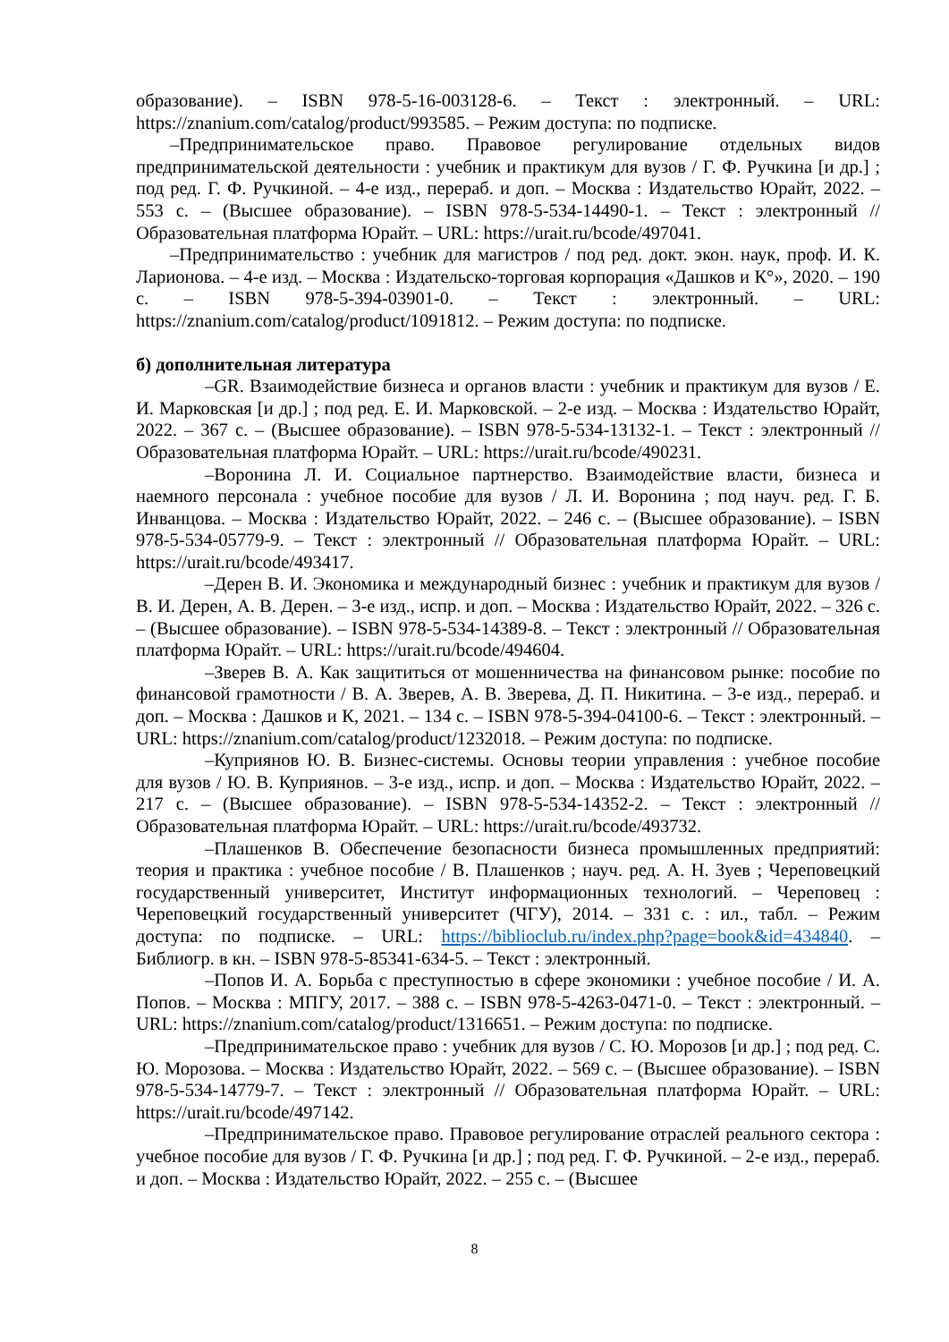образование). – ISBN 978-5-16-003128-6. – Текст : электронный. – URL: https://znanium.com/catalog/product/993585. – Режим доступа: по подписке.
–Предпринимательское право. Правовое регулирование отдельных видов предпринимательской деятельности : учебник и практикум для вузов / Г. Ф. Ручкина [и др.] ; под ред. Г. Ф. Ручкиной. – 4-е изд., перераб. и доп. – Москва : Издательство Юрайт, 2022. – 553 с. – (Высшее образование). – ISBN 978-5-534-14490-1. – Текст : электронный // Образовательная платформа Юрайт. – URL: https://urait.ru/bcode/497041.
–Предпринимательство : учебник для магистров / под ред. докт. экон. наук, проф. И. К. Ларионова. – 4-е изд. – Москва : Издательско-торговая корпорация «Дашков и К°», 2020. – 190 с. – ISBN 978-5-394-03901-0. – Текст : электронный. – URL: https://znanium.com/catalog/product/1091812. – Режим доступа: по подписке.
б) дополнительная литература
–GR. Взаимодействие бизнеса и органов власти : учебник и практикум для вузов / Е. И. Марковская [и др.] ; под ред. Е. И. Марковской. – 2-е изд. – Москва : Издательство Юрайт, 2022. – 367 с. – (Высшее образование). – ISBN 978-5-534-13132-1. – Текст : электронный // Образовательная платформа Юрайт. – URL: https://urait.ru/bcode/490231.
–Воронина Л. И. Социальное партнерство. Взаимодействие власти, бизнеса и наемного персонала : учебное пособие для вузов / Л. И. Воронина ; под науч. ред. Г. Б. Инванцова. – Москва : Издательство Юрайт, 2022. – 246 с. – (Высшее образование). – ISBN 978-5-534-05779-9. – Текст : электронный // Образовательная платформа Юрайт. – URL: https://urait.ru/bcode/493417.
–Дерен В. И. Экономика и международный бизнес : учебник и практикум для вузов / В. И. Дерен, А. В. Дерен. – 3-е изд., испр. и доп. – Москва : Издательство Юрайт, 2022. – 326 с. – (Высшее образование). – ISBN 978-5-534-14389-8. – Текст : электронный // Образовательная платформа Юрайт. – URL: https://urait.ru/bcode/494604.
–Зверев В. А. Как защититься от мошенничества на финансовом рынке: пособие по финансовой грамотности / В. А. Зверев, А. В. Зверева, Д. П. Никитина. – 3-е изд., перераб. и доп. – Москва : Дашков и К, 2021. – 134 с. – ISBN 978-5-394-04100-6. – Текст : электронный. – URL: https://znanium.com/catalog/product/1232018. – Режим доступа: по подписке.
–Куприянов Ю. В. Бизнес-системы. Основы теории управления : учебное пособие для вузов / Ю. В. Куприянов. – 3-е изд., испр. и доп. – Москва : Издательство Юрайт, 2022. – 217 с. – (Высшее образование). – ISBN 978-5-534-14352-2. – Текст : электронный // Образовательная платформа Юрайт. – URL: https://urait.ru/bcode/493732.
–Плашенков В. Обеспечение безопасности бизнеса промышленных предприятий: теория и практика : учебное пособие / В. Плашенков ; науч. ред. А. Н. Зуев ; Череповецкий государственный университет, Институт информационных технологий. – Череповец : Череповецкий государственный университет (ЧГУ), 2014. – 331 с. : ил., табл. – Режим доступа: по подписке. – URL: https://biblioclub.ru/index.php?page=book&id=434840. – Библиогр. в кн. – ISBN 978-5-85341-634-5. – Текст : электронный.
–Попов И. А. Борьба с преступностью в сфере экономики : учебное пособие / И. А. Попов. – Москва : МПГУ, 2017. – 388 с. – ISBN 978-5-4263-0471-0. – Текст : электронный. – URL: https://znanium.com/catalog/product/1316651. – Режим доступа: по подписке.
–Предпринимательское право : учебник для вузов / С. Ю. Морозов [и др.] ; под ред. С. Ю. Морозова. – Москва : Издательство Юрайт, 2022. – 569 с. – (Высшее образование). – ISBN 978-5-534-14779-7. – Текст : электронный // Образовательная платформа Юрайт. – URL: https://urait.ru/bcode/497142.
–Предпринимательское право. Правовое регулирование отраслей реального сектора : учебное пособие для вузов / Г. Ф. Ручкина [и др.] ; под ред. Г. Ф. Ручкиной. – 2-е изд., перераб. и доп. – Москва : Издательство Юрайт, 2022. – 255 с. – (Высшее
8